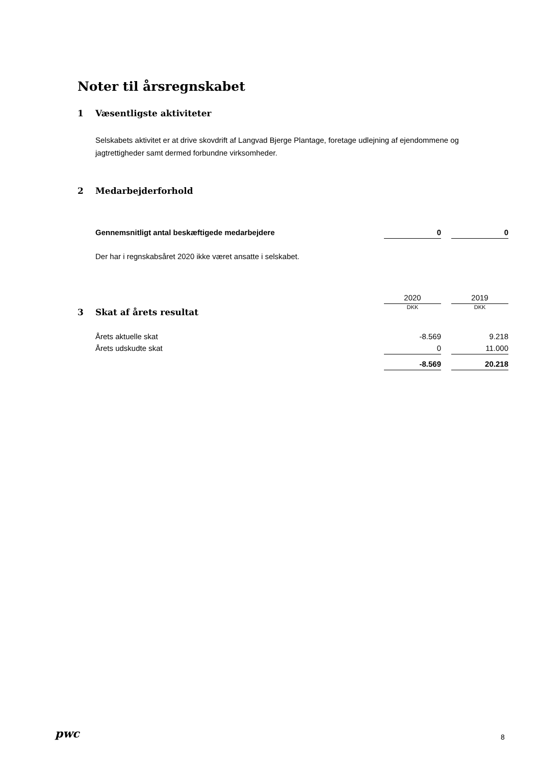Noter til årsregnskabet
1 Væsentligste aktiviteter
Selskabets aktivitet er at drive skovdrift af Langvad Bjerge Plantage, foretage udlejning af ejendommene og jagtrettigheder samt dermed forbundne virksomheder.
2 Medarbejderforhold
| Gennemsnitligt antal beskæftigede medarbejdere | 0 | | 0 |
Der har i regnskabsåret 2020 ikke været ansatte i selskabet.
| | 2020 | | 2019 |
| | DKK | | DKK |
3 Skat af årets resultat
| Årets aktuelle skat | -8.569 | | 9.218 |
| Årets udskudte skat | 0 | | 11.000 |
| | -8.569 | | 20.218 |
pwc 8